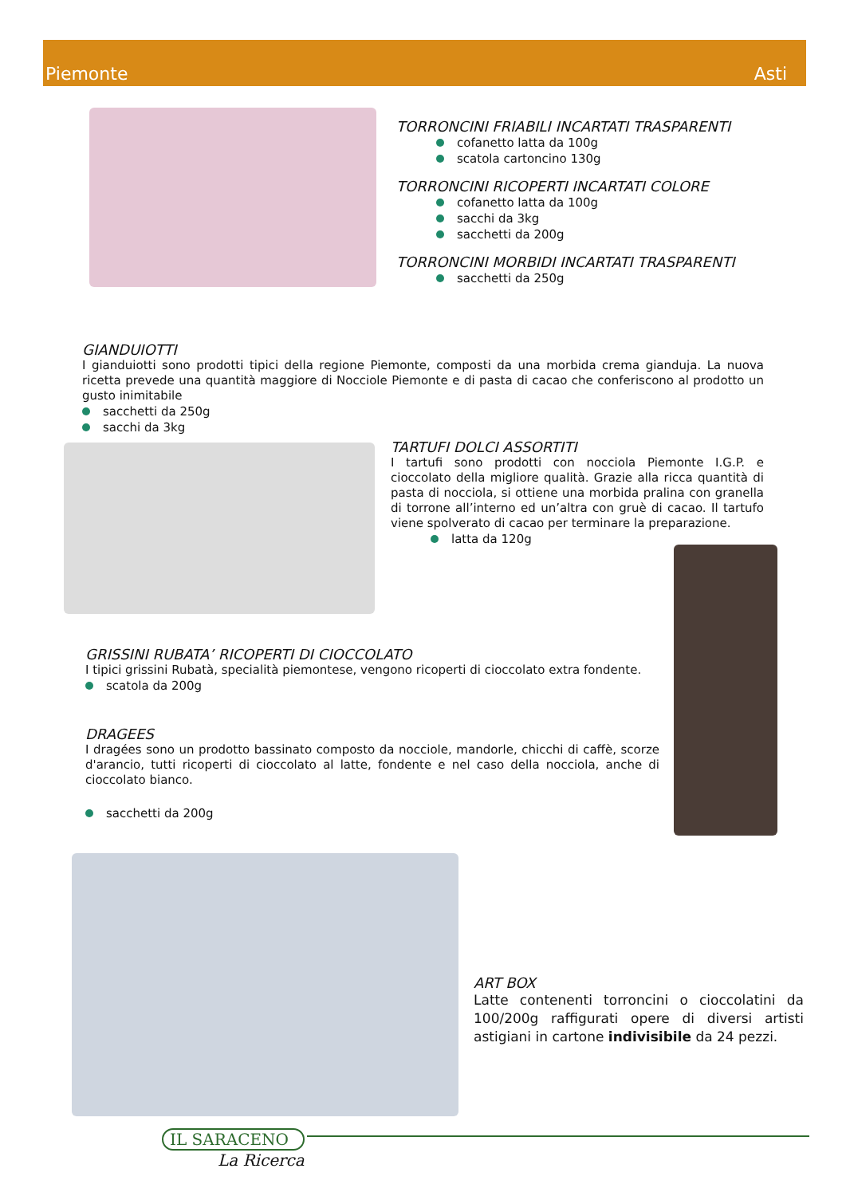Piemonte Asti
TORRONCINI FRIABILI INCARTATI TRASPARENTI
cofanetto latta da 100g
scatola cartoncino 130g
TORRONCINI RICOPERTI INCARTATI COLORE
cofanetto latta da 100g
sacchi da 3kg
sacchetti da 200g
TORRONCINI MORBIDI INCARTATI TRASPARENTI
sacchetti da 250g
GIANDUIOTTI
I gianduiotti sono prodotti tipici della regione Piemonte, composti da una morbida crema gianduja. La nuova ricetta prevede una quantità maggiore di Nocciole Piemonte e di pasta di cacao che conferiscono al prodotto un gusto inimitabile
sacchetti da 250g
sacchi da 3kg
TARTUFI DOLCI ASSORTITI
I tartufi sono prodotti con nocciola Piemonte I.G.P. e cioccolato della migliore qualità. Grazie alla ricca quantità di pasta di nocciola, si ottiene una morbida pralina con granella di torrone all’interno ed un’altra con gruè di cacao. Il tartufo viene spolverato di cacao per terminare la preparazione.
latta da 120g
GRISSINI RUBATA’ RICOPERTI DI CIOCCOLATO
I tipici grissini Rubatà, specialità piemontese, vengono ricoperti di cioccolato extra fondente.
scatola da 200g
DRAGEES
I dragées sono un prodotto bassinato composto da nocciole, mandorle, chicchi di caffè, scorze d'arancio, tutti ricoperti di cioccolato al latte, fondente e nel caso della nocciola, anche di cioccolato bianco.
sacchetti da 200g
ART BOX
Latte contenenti torroncini o cioccolatini da 100/200g raffigurati opere di diversi artisti astigiani in cartone indivisibile da 24 pezzi.
IL SARACENO
La Ricerca